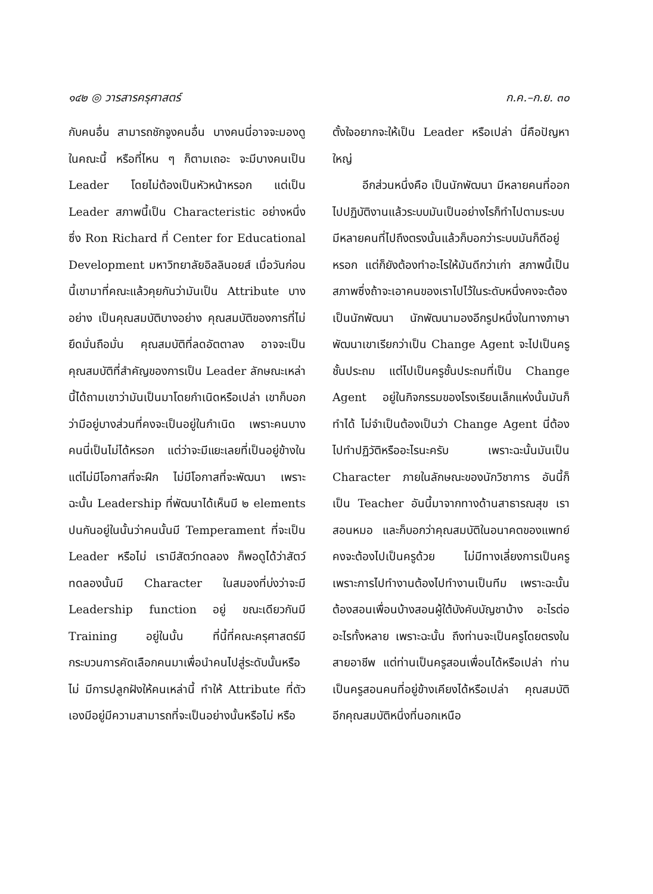๑๔๒ ◎ วารสารครุศาสตร์ ก.ค.–ก.ย. ๓๐
กับคนอื่น สามารถชักจูงคนอื่น บางคนนี่อาจจะมองดูในคณะนี้ หรือที่ไหน ๆ ก็ตามเถอะ จะมีบางคนเป็น Leader โดยไม่ต้องเป็นหัวหน้าหรอก แต่เป็น Leader สภาพนี้เป็น Characteristic อย่างหนึ่ง ซึ่ง Ron Richard ที่ Center for Educational Development มหาวิทยาลัยอิลลินอยส์ เมื่อวันก่อนนี้เขามาที่คณะแล้วคุยกันว่ามันเป็น Attribute บางอย่าง เป็นคุณสมบัติบางอย่าง คุณสมบัติของการที่ไม่ยึดมั่นถือมั่น คุณสมบัติที่ลดอัตตาลง อาจจะเป็นคุณสมบัติที่สำคัญของการเป็น Leader ลักษณะเหล่านี้ได้ถามเขาว่ามันเป็นมาโดยกำเนิดหรือเปล่า เขาก็บอกว่ามีอยู่บางส่วนที่คงจะเป็นอยู่ในกำเนิด เพราะคนบางคนนี่เป็นไม่ได้หรอก แต่ว่าจะมีแยะเลยที่เป็นอยู่ข้างในแต่ไม่มีโอกาสที่จะฝึก ไม่มีโอกาสที่จะพัฒนา เพราะฉะนั้น Leadership ที่พัฒนาได้เห็นมี ๒ elements ปนกันอยู่ในนั้นว่าคนนั้นมี Temperament ที่จะเป็น Leader หรือไม่ เรามีสัตว์ทดลอง ก็พอดูได้ว่าสัตว์ทดลองนั้นมี Character ในสมองที่บ่งว่าจะมี Leadership function อยู่ ขณะเดียวกันมี Training อยู่ในนั้น ที่นี้ที่คณะครุศาสตร์มีกระบวนการคัดเลือกคนมาเพื่อนำคนไปสู่ระดับนั้นหรือไม่ มีการปลูกฝังให้คนเหล่านี้ ทำให้ Attribute ที่ตัวเองมีอยู่มีความสามารถที่จะเป็นอย่างนั้นหรือไม่ หรือ
ตั้งใจอยากจะให้เป็น Leader หรือเปล่า นี่คือปัญหาใหญ่
อีกส่วนหนึ่งคือ เป็นนักพัฒนา มีหลายคนที่ออกไปปฏิบัติงานแล้วระบบมันเป็นอย่างไรก็ทำไปตามระบบ มีหลายคนที่ไปถึงตรงนั้นแล้วก็บอกว่าระบบมันก็ดีอยู่หรอก แต่ก็ยังต้องทำอะไรให้มันดีกว่าเก่า สภาพนี้เป็นสภาพซึ่งถ้าจะเอาคนของเราไปไว้ในระดับหนึ่งคงจะต้องเป็นนักพัฒนา นักพัฒนามองอีกรูปหนึ่งในทางภาษาพัฒนาเขาเรียกว่าเป็น Change Agent จะไปเป็นครูชั้นประถม แต่ไปเป็นครูชั้นประถมที่เป็น Change Agent อยู่ในกิจกรรมของโรงเรียนเล็กแห่งนั้นมันก็ทำได้ ไม่จำเป็นต้องเป็นว่า Change Agent นี่ต้องไปทำปฏิวัติหรืออะไรนะครับ เพราะฉะนั้นมันเป็น Character ภายในลักษณะของนักวิชาการ อันนี้ก็เป็น Teacher อันนี้มาจากทางด้านสาธารณสุข เราสอนหมอ และก็บอกว่าคุณสมบัติในอนาคตของแพทย์คงจะต้องไปเป็นครูด้วย ไม่มีทางเลี่ยงการเป็นครู เพราะการไปทำงานต้องไปทำงานเป็นทีม เพราะฉะนั้นต้องสอนเพื่อนบ้างสอนผู้ใต้บังคับบัญชาบ้าง อะไรต่ออะไรทั้งหลาย เพราะฉะนั้น ถึงท่านจะเป็นครูโดยตรงในสายอาชีพ แต่ท่านเป็นครูสอนเพื่อนได้หรือเปล่า ท่านเป็นครูสอนคนที่อยู่ข้างเคียงได้หรือเปล่า คุณสมบัติอีกคุณสมบัติหนึ่งที่นอกเหนือ